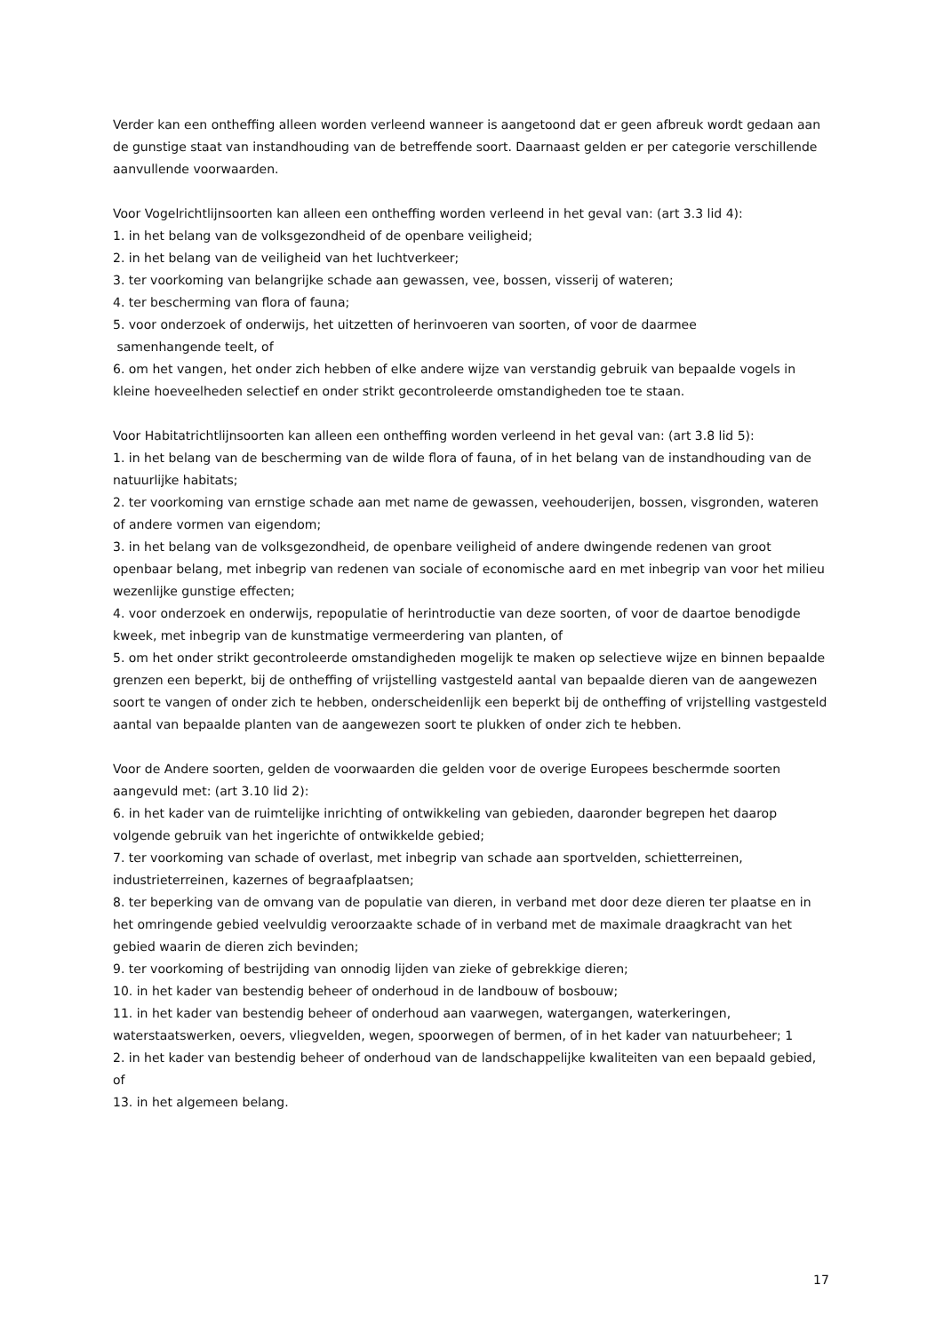Verder kan een ontheffing alleen worden verleend wanneer is aangetoond dat er geen afbreuk wordt gedaan aan de gunstige staat van instandhouding van de betreffende soort. Daarnaast gelden er per categorie verschillende aanvullende voorwaarden.
Voor Vogelrichtlijnsoorten kan alleen een ontheffing worden verleend in het geval van: (art 3.3 lid 4):
1. in het belang van de volksgezondheid of de openbare veiligheid;
2. in het belang van de veiligheid van het luchtverkeer;
3. ter voorkoming van belangrijke schade aan gewassen, vee, bossen, visserij of wateren;
4. ter bescherming van flora of fauna;
5. voor onderzoek of onderwijs, het uitzetten of herinvoeren van soorten, of voor de daarmee
samenhangende teelt, of
6. om het vangen, het onder zich hebben of elke andere wijze van verstandig gebruik van bepaalde vogels in kleine hoeveelheden selectief en onder strikt gecontroleerde omstandigheden toe te staan.
Voor Habitatrichtlijnsoorten kan alleen een ontheffing worden verleend in het geval van: (art 3.8 lid 5):
1. in het belang van de bescherming van de wilde flora of fauna, of in het belang van de instandhouding van de natuurlijke habitats;
2. ter voorkoming van ernstige schade aan met name de gewassen, veehouderijen, bossen, visgronden, wateren of andere vormen van eigendom;
3. in het belang van de volksgezondheid, de openbare veiligheid of andere dwingende redenen van groot openbaar belang, met inbegrip van redenen van sociale of economische aard en met inbegrip van voor het milieu wezenlijke gunstige effecten;
4. voor onderzoek en onderwijs, repopulatie of herintroductie van deze soorten, of voor de daartoe benodigde kweek, met inbegrip van de kunstmatige vermeerdering van planten, of
5. om het onder strikt gecontroleerde omstandigheden mogelijk te maken op selectieve wijze en binnen bepaalde grenzen een beperkt, bij de ontheffing of vrijstelling vastgesteld aantal van bepaalde dieren van de aangewezen soort te vangen of onder zich te hebben, onderscheidenlijk een beperkt bij de ontheffing of vrijstelling vastgesteld aantal van bepaalde planten van de aangewezen soort te plukken of onder zich te hebben.
Voor de Andere soorten, gelden de voorwaarden die gelden voor de overige Europees beschermde soorten aangevuld met: (art 3.10 lid 2):
6. in het kader van de ruimtelijke inrichting of ontwikkeling van gebieden, daaronder begrepen het daarop volgende gebruik van het ingerichte of ontwikkelde gebied;
7. ter voorkoming van schade of overlast, met inbegrip van schade aan sportvelden, schietterreinen, industrieterreinen, kazernes of begraafplaatsen;
8. ter beperking van de omvang van de populatie van dieren, in verband met door deze dieren ter plaatse en in het omringende gebied veelvuldig veroorzaakte schade of in verband met de maximale draagkracht van het gebied waarin de dieren zich bevinden;
9. ter voorkoming of bestrijding van onnodig lijden van zieke of gebrekkige dieren;
10. in het kader van bestendig beheer of onderhoud in de landbouw of bosbouw;
11. in het kader van bestendig beheer of onderhoud aan vaarwegen, watergangen, waterkeringen, waterstaatswerken, oevers, vliegvelden, wegen, spoorwegen of bermen, of in het kader van natuurbeheer; 1
2. in het kader van bestendig beheer of onderhoud van de landschappelijke kwaliteiten van een bepaald gebied, of
13. in het algemeen belang.
17